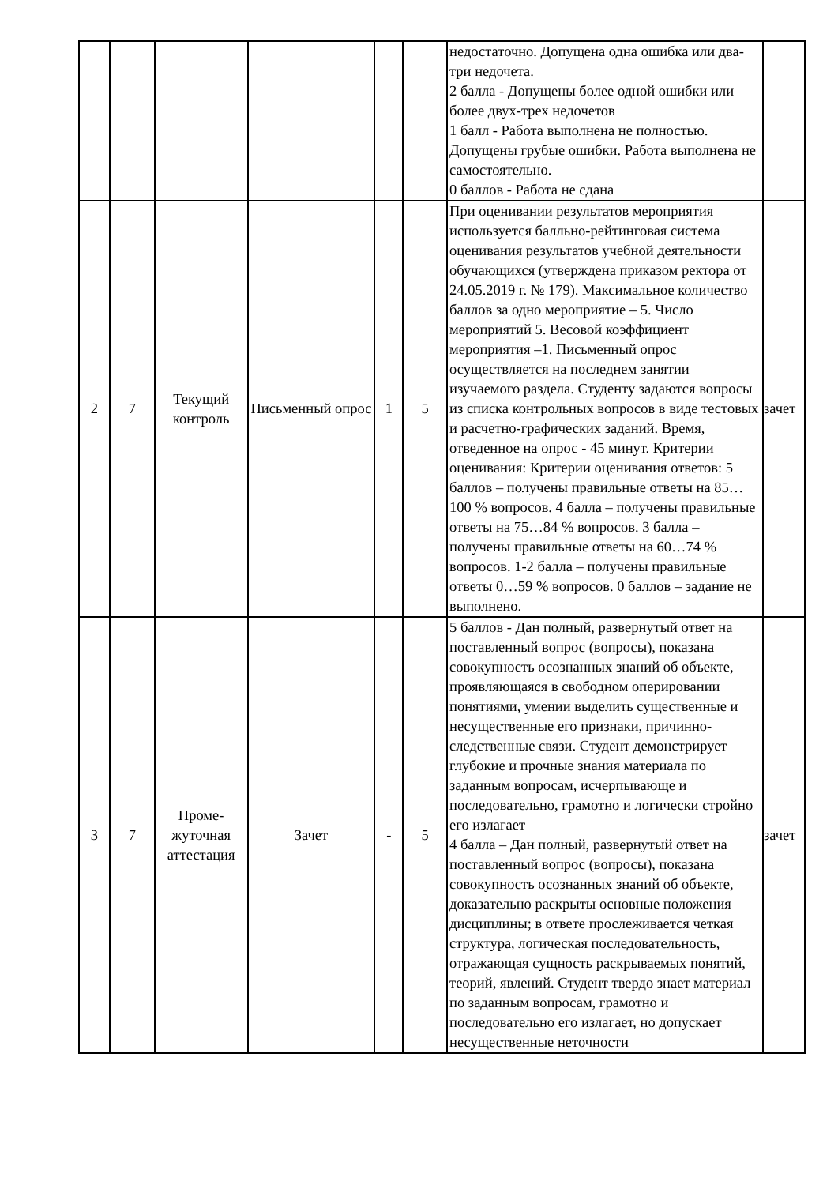| | | | | | | недостаточно. Допущена одна ошибка или два-три недочета. 2 балла - Допущены более одной ошибки или более двух-трех недочетов 1 балл - Работа выполнена не полностью. Допущены грубые ошибки. Работа выполнена не самостоятельно. 0 баллов - Работа не сдана | |
| 2 | 7 | Текущий контроль | Письменный опрос | 1 | 5 | При оценивании результатов мероприятия используется балльно-рейтинговая система оценивания результатов учебной деятельности обучающихся (утверждена приказом ректора от 24.05.2019 г. № 179). Максимальное количество баллов за одно мероприятие – 5. Число мероприятий 5. Весовой коэффициент мероприятия –1. Письменный опрос осуществляется на последнем занятии изучаемого раздела. Студенту задаются вопросы из списка контрольных вопросов в виде тестовых и расчетно-графических заданий. Время, отведенное на опрос - 45 минут. Критерии оценивания: Критерии оценивания ответов: 5 баллов – получены правильные ответы на 85…100 % вопросов. 4 балла – получены правильные ответы на 75…84 % вопросов. 3 балла – получены правильные ответы на 60…74 % вопросов. 1-2 балла – получены правильные ответы 0…59 % вопросов. 0 баллов – задание не выполнено. | зачет |
| 3 | 7 | Проме- жуточная аттестация | Зачет | - | 5 | 5 баллов - Дан полный, развернутый ответ на поставленный вопрос (вопросы), показана совокупность осознанных знаний об объекте, проявляющаяся в свободном оперировании понятиями, умении выделить существенные и несущественные его признаки, причинно-следственные связи. Студент демонстрирует глубокие и прочные знания материала по заданным вопросам, исчерпывающе и последовательно, грамотно и логически стройно его излагает 4 балла – Дан полный, развернутый ответ на поставленный вопрос (вопросы), показана совокупность осознанных знаний об объекте, доказательно раскрыты основные положения дисциплины; в ответе прослеживается четкая структура, логическая последовательность, отражающая сущность раскрываемых понятий, теорий, явлений. Студент твердо знает материал по заданным вопросам, грамотно и последовательно его излагает, но допускает несущественные неточности | зачет |